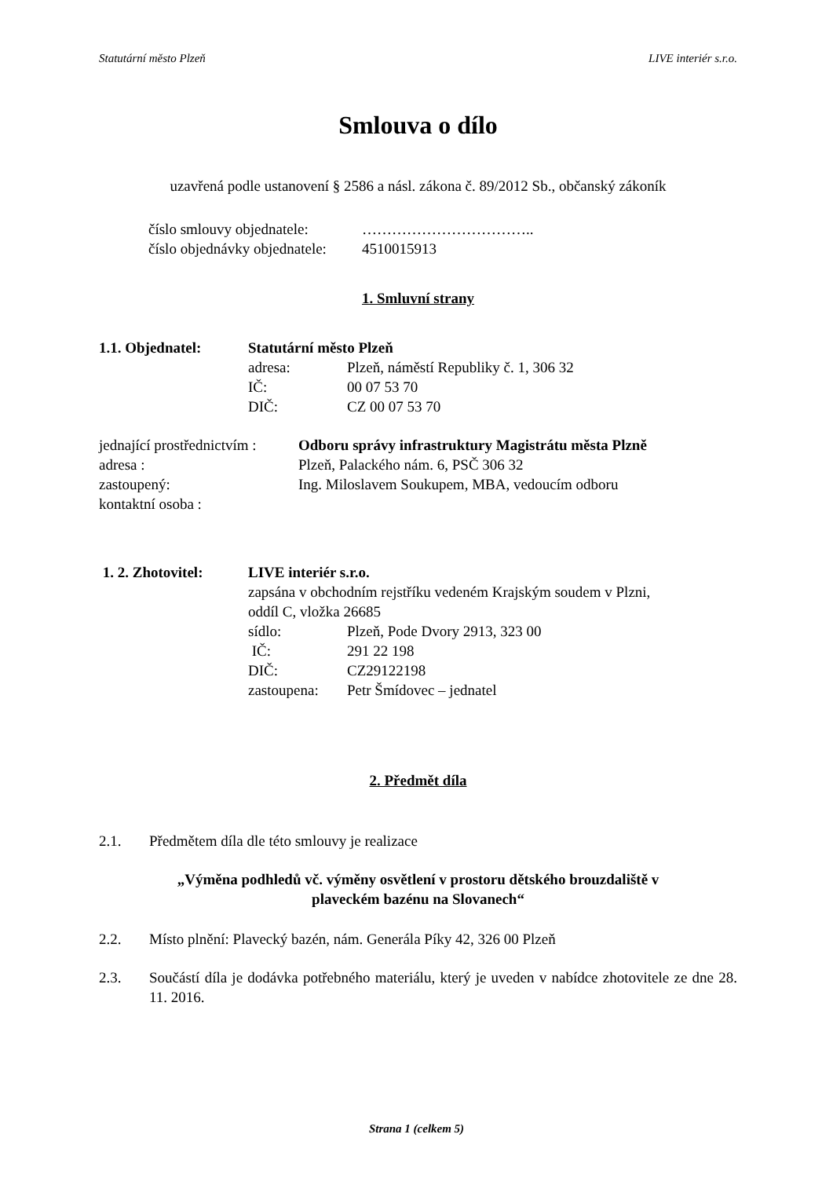Statutární město Plzeň LIVE interiér s.r.o.
Smlouva o dílo
uzavřená podle ustanovení § 2586 a násl. zákona č. 89/2012 Sb., občanský zákoník
číslo smlouvy objednatele: ……………………………..
číslo objednávky objednatele: 4510015913
1. Smluvní strany
1.1. Objednatel: Statutární město Plzeň
adresa: Plzeň, náměstí Republiky č. 1, 306 32
IČ: 00 07 53 70
DIČ: CZ 00 07 53 70
jednající prostřednictvím : Odboru správy infrastruktury Magistrátu města Plzně
adresa : Plzeň, Palackého nám. 6, PSČ 306 32
zastoupený: Ing. Miloslavem Soukupem, MBA, vedoucím odboru
kontaktní osoba :
1. 2. Zhotovitel: LIVE interiér s.r.o.
zapsána v obchodním rejstříku vedeném Krajským soudem v Plzni,
oddíl C, vložka 26685
sídlo: Plzeň, Pode Dvory 2913, 323 00
IČ: 291 22 198
DIČ: CZ29122198
zastoupena: Petr Šmídovec – jednatel
2. Předmět díla
2.1. Předmětem díla dle této smlouvy je realizace
„Výměna podhledů vč. výměny osvětlení v prostoru dětského brouzdaliště v
plaveckém bazénu na Slovanech“
2.2. Místo plnění: Plavecký bazén, nám. Generála Píky 42, 326 00 Plzeň
2.3. Součástí díla je dodávka potřebného materiálu, který je uveden v nabídce zhotovitele ze dne 28. 11. 2016.
Strana 1 (celkem 5)